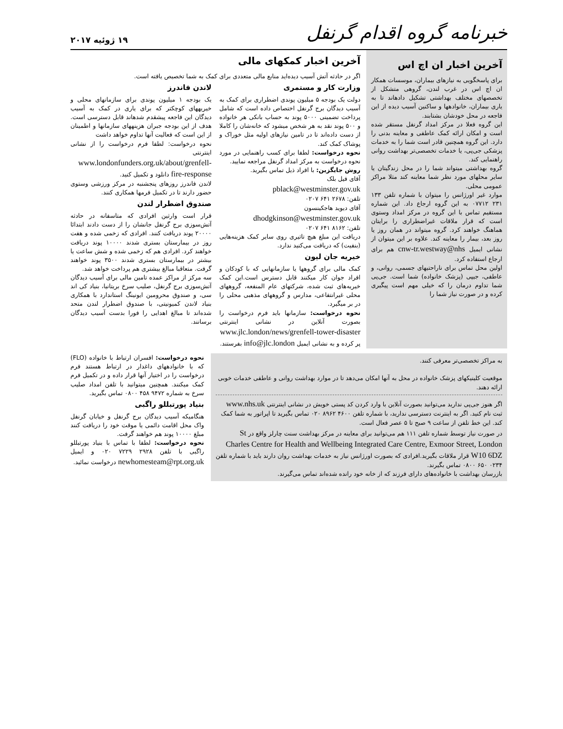خبرنامه گروه اقدام گرنفل
۱۹ ژوئیه ۲۰۱۷
آخرین اخبار ان اچ اس
برای پاسخگویی به نیازهای بیماران، موسسات همکار ان اچ اس در غرب لندن، گروهی متشکل از تخصصهای مختلف بهداشتی تشکیل دادهاند تا به یاری بیماران، خانوادهها و ساکنین آسیب دیده از این فاجعه در محل خودشان بشتابند.
این گروه فعلا در مرکز امداد گرنفل مستقر شده است و امکان ارائه کمک عاطفی و معاینه بدنی را دارد. این گروه همچنین قادر است شما را به خدمات پزشکی جی‌پی، یا خدمات تخصصی‌تر بهداشت روانی راهنمایی کند.
گروه بهداشتی میتواند شما را در محل زندگیتان یا سایر محلهای مورد نظر شما معاینه کند مثلا مراکز عمومی محلی.
موارد غیر اورژانس را میتوان با شماره تلفن ۱۳۳ ۲۳۱ ۰۷۷۱۲ به این گروه ارجاع داد. این شماره مستقیم تماس با این گروه در مرکز امداد وستوی است که قرار ملاقات غیراضطراری را برایتان هماهنگ خواهند کرد. گروه میتواند در همان روز یا روز بعد، بیمار را معاینه کند. علاوه بر این میتوان از نشانی ایمیل cnw-tr.westway@nhs هم برای ارجاع استفاده کرد.
اولین محل تماس برای ناراحتیهای جسمی، روانی، و عاطفی، جیپی (پزشک خانواده) شما است. جی‌پی شما تداوم درمان را که خیلی مهم است پیگیری کرده و در صورت نیاز شما را
آخرین اخبار کمکهای مالی
اگر در حادثه آتش آسیب دیده‌اید منابع مالی متعددی برای کمک به شما تخصیص یافته است.
وزارت کار و مستمری
دولت یک بودجه ۵ میلیون پوندی اضطراری برای کمک به آسیب دیدگان برج گرنفل اختصاص داده است که شامل پرداخت تضمینی ۵۰۰۰ پوند به حساب بانکی هر خانواده و ۵۰۰ پوند نقد به هر شخص میشود که خانه‌شان را کاملا از دست داده‌اند تا در تامین نیازهای اولیه مثل خوراک و پوشاک کمک کند.
نحوه درخواست: لطفا برای کسب راهنمایی در مورد نحوه درخواست به مرکز امداد گرنفل مراجعه نمایید.
روش جایگزین: با افراد ذیل تماس بگیرید.
آقای فیل بلک
pblack@westminster.gov.uk
تلفن: ۲۶۷۸ ۶۴۱ ۰۲۰۷
آقای دیوید هاجکینسون
dhodgkinson@westminster.gov.uk
تلفن: ۸۱۶۲ ۶۴۱ ۰۲۰۷
دریافت این مبلغ هیچ تاثیری روی سایر کمک هزینه‌هایی (بنفیت) که دریافت می‌کنید ندارد.
خیریه جان لیون
کمک مالی برای گروهها یا سازمانهایی که با کودکان و افراد جوان کار میکنند قابل دسترس است.این کمک خیریه‌های ثبت شده، شرکتهای عام المنفعه، گروههای محلی غیرانتفاعی، مدارس و گروههای مذهبی محلی را در بر میگیرد.
نحوه درخواست: سازمانها باید فرم درخواست را بصورت آنلاین در نشانی اینترنتی www.jlc.london/news/grenfell-tower-disaster پر کرده و به نشانی ایمیل info@jlc.london بفرستند.
لاندن فاندرز
یک بودجه ۱ میلیون پوندی برای سازمانهای محلی و خیریههای کوچکتر که برای یاری در کمک به آسیب دیدگان این فاجعه پیشقدم شدهاند قابل دسترسی است. هدف از این بودجه جبران هزینههای سازمانها و اطمینان از این است که فعالیت آنها تداوم خواهد داشت
نحوه درخواست: لطفا فرم درخواست را از نشانی اینترنتی www.londonfunders.org.uk/about/grenfell-fire-response دانلود و تکمیل کنید.
لاندن فاندرز روزهای پنجشنبه در مرکز ورزشی وستوی حضور دارند تا در تکمیل فرمها همکاری کنند.
صندوق اضطرار لندن
قرار است وارثین افرادی که متاسفانه در حادثه آتش‌سوزی برج گرنفل جانشان را از دست دادند ابتدائا ۲۰۰۰۰ پوند دریافت کنند. افرادی که زخمی شده و هفت روز در بیمارستان بستری شدند ۱۰۰۰۰ پوند دریافت خواهند کرد. افرادی هم که زخمی شده و شش ساعت یا بیشتر در بیمارستان بستری شدند ۳۵۰۰ پوند خواهند گرفت. متعاقبا مبالغ بیشتری هم پرداخت خواهد شد.
سه مرکز از مراکز عمده تامین مالی برای آسیب دیدگان آتش‌سوزی برج گرنفل، صلیب سرخ بریتانیا، بنیاد کی اند سی، و صندوق محرومین ایونینگ استاندارد با همکاری بنیاد لاندن کمیونیتی، با صندوق اضطرار لندن متحد شده‌اند تا مبالغ اهدایی را فورا بدست آسیب دیدگان برسانند.
به مراکز تخصصی‌تر معرفی کنند.
موقعیت کلینیکهای پزشک خانواده در محل به آنها امکان می‌دهد تا در موارد بهداشت روانی و عاطفی خدمات خوبی ارائه دهند.
اگر هنوز جی‌پی ندارید می‌توانید بصورت آنلاین با وارد کردن کد پستی خویش در نشانی اینترنتی www.nhs.uk ثبت نام کنید. اگر به اینترنت دسترسی ندارید، با شماره تلفن ۴۶۰۰ ۸۹۶۲ ۰۲۰ تماس بگیرید تا اپراتور به شما کمک کند. این خط تلفن از ساعت ۹ صبح تا ۵ عصر فعال است.
در صورت نیاز توسط شماره تلفن ۱۱۱ هم می‌توانید برای معاینه در مرکز بهداشت سنت چارلز واقع در St Charles Centre for Health and Wellbeing Integrated Care Centre, Exmoor Street, London W10 6DZ قرار ملاقات بگیرید.افرادی که بصورت اورژانس نیاز به خدمات بهداشت روان دارند باید با شماره تلفن ۰۲۳۴ ۶۵۰ ۰۸۰۰ تماس بگیرند.
بازرسان بهداشت با خانواده‌های دارای فرزند که از خانه خود رانده شده‌اند تماس می‌گیرند.
نحوه درخواست: افسران ارتباط با خانواده (FLO) که با خانوادههای داغدار در ارتباط هستند فرم درخواست را در اختیار آنها قرار داده و در تکمیل فرم کمک میکنند. همچنین میتوانید با تلفن امداد صلیب سرخ به شماره ۹۴۷۲ ۴۵۸ ۰۸۰۰ تماس بگیرید.
بنیاد پورتبللو راگبی
هنگامیکه آسیب دیدگان برج گرنفل و خیابان گرنفل واک محل اقامت دائمی یا موقت خود را دریافت کنند مبلغ ۱۰۰۰۰ پوند هم خواهند گرفت.
نحوه درخواست: لطفا با تماس با بنیاد پورتبللو راگبی با تلفن ۲۹۲۸ ۷۲۲۹ ۰۲۰ و ایمیل newhomesteam@rpt.org.uk درخواست نمائید.